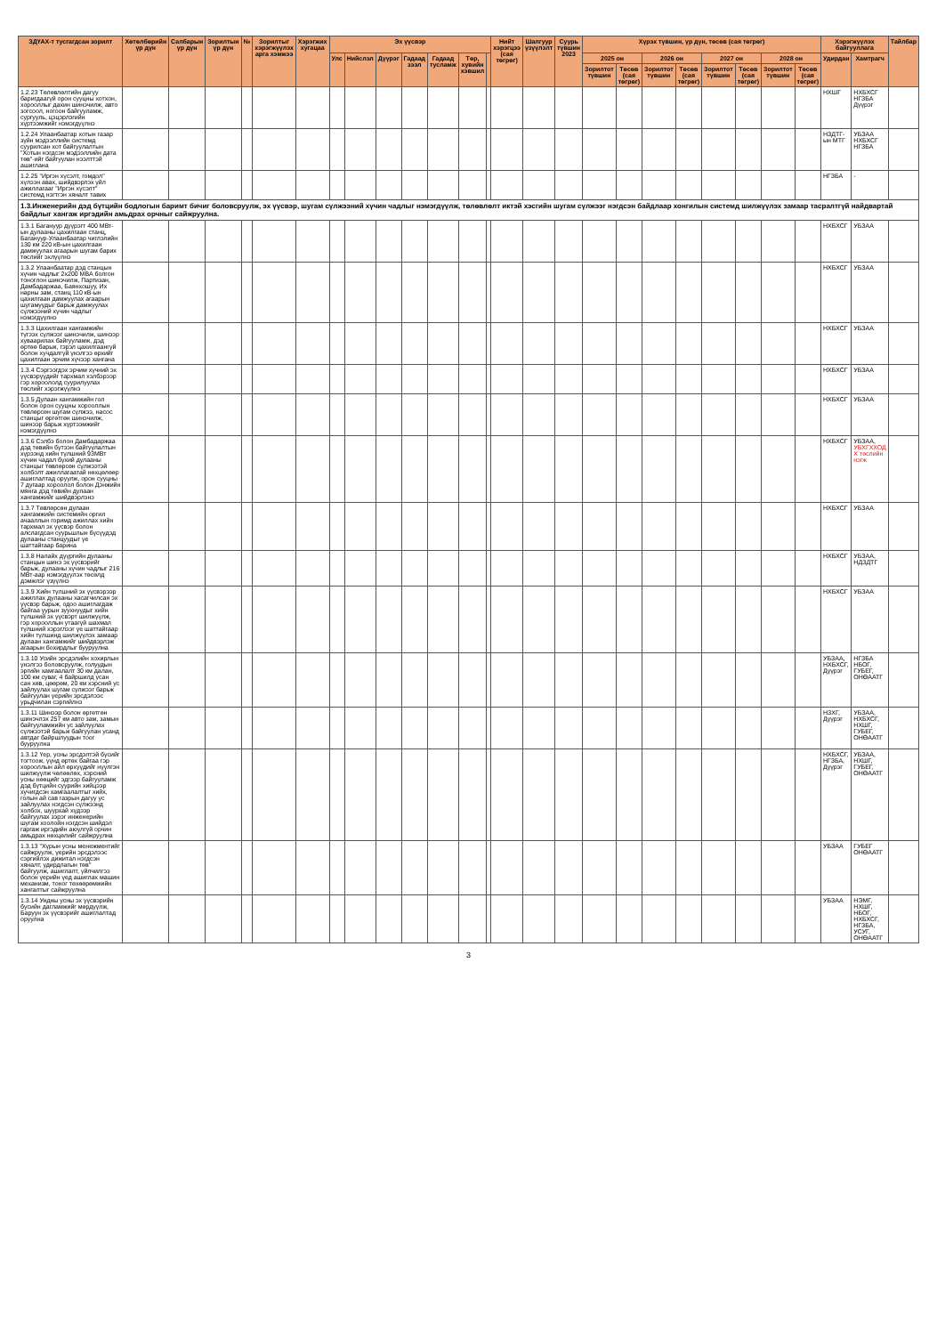| ЗДҮАХ-т тусгагдсан зорилт | Хөтөлбөрийн үр дүн | Салбарын үр дүн | Зорилтын үр дүн | № | Зорилтыг хэрэгжүүлэх арга хэмжээ | Хэрэгжих хугацаа | Эх үүсвэр | | | | | | | Нийт хэрэгцээ (сая төгрөг) | Шалгуур үзүүлэлт | Суурь түвшин 2023 | Хүрэх түвшин, үр дүн, төсөв (сая төгрөг) | | | | | | | | Хэрэгжүүлэх байгууллага | | Тайлбар |
| --- | --- | --- | --- | --- | --- | --- | --- | --- | --- | --- | --- | --- | --- | --- | --- | --- | --- | --- | --- | --- | --- | --- | --- | --- | --- | --- | --- |
| | | | | | | | Улс | Нийслэл | Дүүрэг | Гадаад зээл | Гадаад тусламж | Төр, хувийн хэвшил | | | | | 2025 он | | 2026 он | | 2027 он | | 2028 он | | Удирдан | Хамтрагч | |
| | | | | | | | | | | | | | | | | | Зорилтот түвшин | Төсөв (сая төгрөг) | Зорилтот түвшин | Төсөв (сая төгрөг) | Зорилтот түвшин | Төсөв (сая төгрөг) | Зорилтот түвшин | Төсөв (сая төгрөг) | | | |
| 1.2.23 Төлөвлөлтийн дагуу баригдаагүй орон сууцны хотхон, хорооллыг дахин шинэчилж, авто зогсоол, ногоон байгууламж, сургууль, цэцэрлэгийн хүртээмжийг нэмэгдүүлнэ | | | | | | | | | | | | | | | | | | | | | | | | | НХШГ | НХБХСГ НГЗБА Дүүрэг | |
| 1.2.24 Улаанбаатар хотын газар зүйн мэдээллийн системд суурилсан хот байгуулалтын "Хотын нэгдсэн мэдээллийн дата төв"-ийг байгуулан нээлттэй ашиглана | | | | | | | | | | | | | | | | | | | | | | | | | НЗДТГ-ын МТГ | УБЗАА НХБХСГ НГЗБА | |
| 1.2.25 "Иргэн хүсэлт, гомдол" хүлээн авах, шийдвэрлэх үйл ажиллагааг "Иргэн хүсэлт" системд нэгтгэн хяналт тавих | | | | | | | | | | | | | | | | | | | | | | | | | НГЗБА | - | |
| 1.3.Инженерийн дэд бүтцийн бодлогын баримт бичиг боловсруулж, эх үүсвэр, шугам сүлжээний хүчин чадлыг нэмэгдүүлж, төлөвлөлт иктэй хэсгийн шугам сүлжээг нэгдсэн байдлаар хонгилын системд шилжүүлэх замаар тасралтгүй найдвартай байдлыг хангаж иргэдийн амьдрах орчныг сайжруулна. | | | | | | | | | | | | | | | | | | | | | | | | | | | |
| 1.3.1 Багануур дүүрэгт 400 МВт-ын дулааны цахилгаан станц, Багануур-Улаанбаатар чиглэлийн 130 км 220 кВ-ын цахилгаан дамжуулах агаарын шугам барих төслийг эхлүүлнэ | | | | | | | | | | | | | | | | | | | | | | | | | НХБХСГ | УБЗАА | |
| 1.3.2 Улаанбаатар дэд станцын хүчин чадлыг 2x200 МВА болгон тоноглон шинэчилж, Партизан, Дамбадаржаа, Баянхошуу, Их нарны зам, станц 110 кВ-ын цахилгаан дамжуулах агаарын шугамуудыг барьж дамжуулах сүлжээний хүчин чадлыг нэмэгдүүлнэ | | | | | | | | | | | | | | | | | | | | | | | | | НХБХСГ | УБЗАА | |
| 1.3.3 Цахилгаан хангамжийн түгээх сүлжээг шинэчилж, шинээр хуваарилах байгууламж, дэд өртөө барьж, гэрэл цахилгаангүй болон хучдалгүй үнэлгээ өрхийг цахилгаан эрчим хүчээр хангана | | | | | | | | | | | | | | | | | | | | | | | | | НХБХСГ | УБЗАА | |
| 1.3.4 Сэргээгдэх эрчим хүчний эх үүсвэрүүдийг тархмал хэлбэрээр гэр хороололд суурилуулах төслийг хэрэгжүүлнэ | | | | | | | | | | | | | | | | | | | | | | | | | НХБХСГ | УБЗАА | |
| 1.3.5 Дулаан хангамжийн гол болон орон сууцны хорооллын төвлөрсөн шугам сүлжээ, насос станцыг өргөтгөн шинэчилж, шинээр барьж хүртээмжийг нэмэгдүүлнэ | | | | | | | | | | | | | | | | | | | | | | | | | НХБХСГ | УБЗАА | |
| 1.3.6 Сэлбэ болон Дамбадаржаа дэд төвийн бүтээн байгуулалтын хүрээнд хийн түлшний 93МВт хүчин чадал бүхий дулааны станцыг төвлөрсөн сүлжээтэй холболт ажиллагаатай нөхцөлөөр ашиглалтад оруулж, орон сууцны 7 дугаар хороолол болон Дэнжийн мянга дэд төвийн дулаан хангамжийг шийдвэрлэнэ | | | | | | | | | | | | | | | | | | | | | | | | | НХБХСГ | УБЗАА, УБХГХХОД Х төслийн нэгж | |
| 1.3.7 Төвлөрсөн дулаан хангамжийн системийн оргил ачааллын горимд ажиллах хийн тархмал эх үүсвэр болон алслагдсан суурьшлын бүсүүдэд дулааны станцуудыг үе шаттайгаар барина | | | | | | | | | | | | | | | | | | | | | | | | | НХБХСГ | УБЗАА | |
| 1.3.8 Налайх дүүргийн дулааны станцын шинэ эх үүсвэрийг барьж, дулааны хүчин чадлыг 216 МВт-аар нэмэгдүүлэх төсөлд дэмжлэг үзүүлнэ | | | | | | | | | | | | | | | | | | | | | | | | | НХБХСГ | УБЗАА, НДЗДТГ | |
| 1.3.9 Хийн түлшний эх үүсвэрээр ажиллах дулааны хасагчилсан эх үүсвэр барьж, одоо ашиглагдаж байгаа уурын зуухнуудыг хийн түлшний эх үүсвэрт шилжүүлж, гэр хорооллын утаагүй шахмал түлшний хэрэглээг үе шаттайгаар хийн түлшинд шилжүүлэх замаар дулаан хангамжийг шийдвэрлэж агаарын бохирдлыг бууруулна | | | | | | | | | | | | | | | | | | | | | | | | | НХБХСГ | УБЗАА | |
| 1.3.10 Усийн эрсдэлийн хохирлын үнэлгээ боловсруулж, голуудын эргийн хамгаалалт 30 км далан, 100 км суваг, 4 байршилд усан сан хөв, цөөрөм, 20 км хэрсний ус зайлуулах шугам сүлжээг барьж байгуулан үерийн эрсдэлээс урьдчилан сэргийлнэ | | | | | | | | | | | | | | | | | | | | | | | | | УБЗАА, НХБХСГ, Дүүрэг | НГЗБА НБОГ, ГУБЕГ, ОНӨААТГ | |
| 1.3.11 Шинээр болон өргөтгөн шинэчлэх 257 км авто зам, замын байгууламжийн ус зайлуулах сүлжээтэй барьж байгуулан усанд автдаг байршлуудын тоог бууруулна | | | | | | | | | | | | | | | | | | | | | | | | | НЗХГ, Дүүрэг | УБЗАА, НХБХСГ, НХШГ, ГУБЕГ, ОНӨААТГ | |
| 1.3.12 Үер, усны эрсдэлтэй бүсийг тогтоож, үүнд өртөх байгаа гэр хорооллын айл өрхүүдийг нүүлгэн шилжүүлж чөлөөлөх, хэрсний усны нөөцийг эдгээр байгууламж дэд бүтцийн суурийн хийцээр хучигдсэн хамгаалалтыг хийх, голын ай сав газрын дагуу ус зайлуулах нэгдсэн сүлжээнд холбох, шуурхай хүдээр байгуулах зэрэг инженерийн шугам хоолойн нэгдсэн шийдэл гаргаж иргэдийн аюулгүй орчин амьдрах нөхцөлийг сайжруулна | | | | | | | | | | | | | | | | | | | | | | | | | НХБХСГ, НГЗБА, Дүүрэг | УБЗАА, НХШГ, ГУБЕГ, ОНӨААТГ | |
| 1.3.13 "Хүрын усны менежментийг сайжруулж, үерийн эрсдэлээс сэргийлэх дижитал нэгдсэн хяналт, удирдлагын төв" байгуулж, ашиглалт, үйлчилгээ болон үерийн үед ашиглах машин механизм, тоног төхөөрөмжийн хангалтыг сайжруулна | | | | | | | | | | | | | | | | | | | | | | | | | УБЗАА | ГУБЕГ ОНӨААТГ | |
| 1.3.14 Ундны усны эх үүсвэрийн бүсийн дагламжийг мөрдүүлж, Баруун эх үүсвэрийг ашиглалтад оруулна | | | | | | | | | | | | | | | | | | | | | | | | | УБЗАА | НЭМГ, НХШГ, НБОГ, НХБХСГ, НГЗБА, УСУГ, ОНӨААТГ | |
3